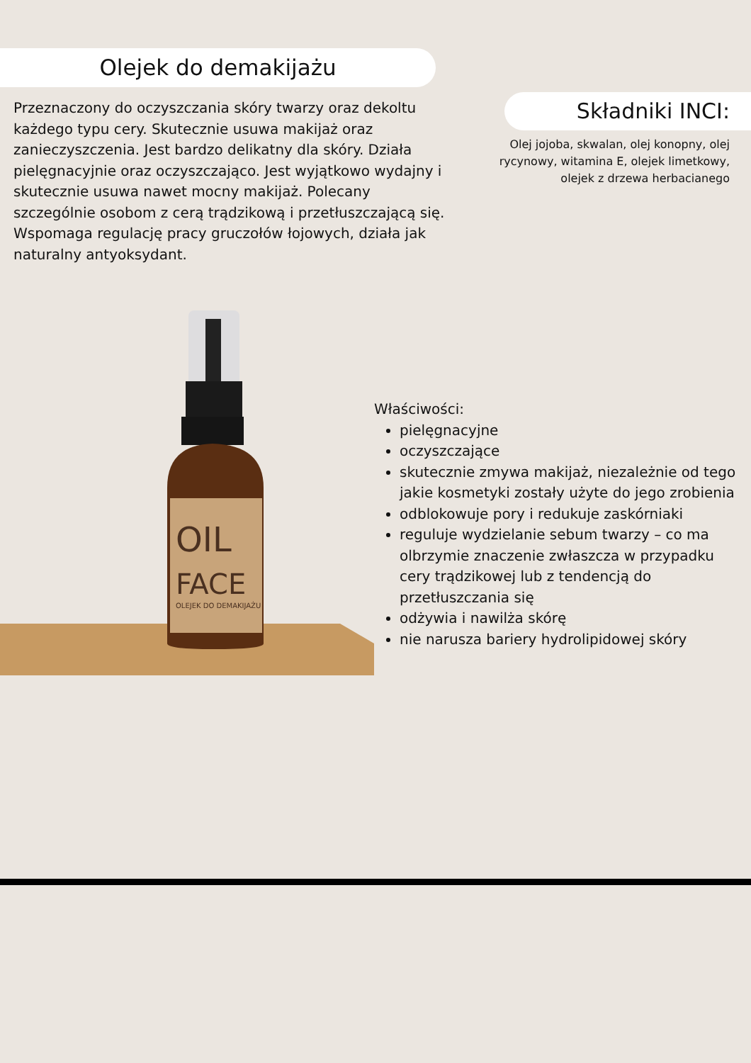Olejek do demakijażu
Przeznaczony do oczyszczania skóry twarzy oraz dekoltu każdego typu cery. Skutecznie usuwa makijaż oraz zanieczyszczenia. Jest bardzo delikatny dla skóry. Działa pielęgnacyjnie oraz oczyszczająco. Jest wyjątkowo wydajny i skutecznie usuwa nawet mocny makijaż. Polecany szczególnie osobom z cerą trądzikową i przetłuszczającą się. Wspomaga regulację pracy gruczołów łojowych, działa jak naturalny antyoksydant.
Składniki INCI:
Olej jojoba, skwalan, olej konopny, olej rycynowy, witamina E, olejek limetkowy, olejek z drzewa herbacianego
OIL
FACE
OLEJEK DO DEMAKIJAŻU
Właściwości:
pielęgnacyjne
oczyszczające
skutecznie zmywa makijaż, niezależnie od tego jakie kosmetyki zostały użyte do jego zrobienia
odblokowuje pory i redukuje zaskórniaki
reguluje wydzielanie sebum twarzy – co ma olbrzymie znaczenie zwłaszcza w przypadku cery trądzikowej lub z tendencją do przetłuszczania się
odżywia i nawilża skórę
nie narusza bariery hydrolipidowej skóry